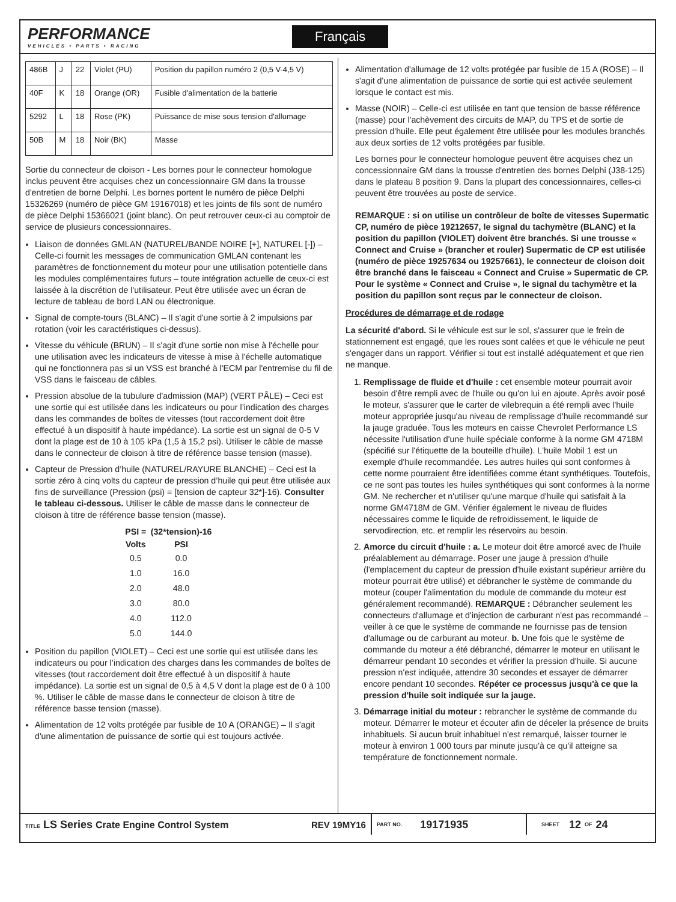PERFORMANCE
VEHICLES • PARTS • RACING
Français
| 486B | J | 22 | Violet (PU) | Position du papillon numéro 2 (0,5 V-4,5 V) |
| 40F | K | 18 | Orange (OR) | Fusible d'alimentation de la batterie |
| 5292 | L | 18 | Rose (PK) | Puissance de mise sous tension d'allumage |
| 50B | M | 18 | Noir (BK) | Masse |
Sortie du connecteur de cloison - Les bornes pour le connecteur homologue inclus peuvent être acquises chez un concessionnaire GM dans la trousse d'entretien de borne Delphi. Les bornes portent le numéro de pièce Delphi 15326269 (numéro de pièce GM 19167018) et les joints de fils sont de numéro de pièce Delphi 15366021 (joint blanc). On peut retrouver ceux-ci au comptoir de service de plusieurs concessionnaires.
Liaison de données GMLAN (NATUREL/BANDE NOIRE [+], NATUREL [-]) – Celle-ci fournit les messages de communication GMLAN contenant les paramètres de fonctionnement du moteur pour une utilisation potentielle dans les modules complémentaires futurs – toute intégration actuelle de ceux-ci est laissée à la discrétion de l'utilisateur. Peut être utilisée avec un écran de lecture de tableau de bord LAN ou électronique.
Signal de compte-tours (BLANC) – Il s'agit d'une sortie à 2 impulsions par rotation (voir les caractéristiques ci-dessus).
Vitesse du véhicule (BRUN) – Il s'agit d'une sortie non mise à l'échelle pour une utilisation avec les indicateurs de vitesse à mise à l'échelle automatique qui ne fonctionnera pas si un VSS est branché à l'ECM par l'entremise du fil de VSS dans le faisceau de câbles.
Pression absolue de la tubulure d'admission (MAP) (VERT PÂLE) – Ceci est une sortie qui est utilisée dans les indicateurs ou pour l’indication des charges dans les commandes de boîtes de vitesses (tout raccordement doit être effectué à un dispositif à haute impédance). La sortie est un signal de 0-5 V dont la plage est de 10 à 105 kPa (1,5 à 15,2 psi). Utiliser le câble de masse dans le connecteur de cloison à titre de référence basse tension (masse).
Capteur de Pression d’huile (NATUREL/RAYURE BLANCHE) – Ceci est la sortie zéro à cinq volts du capteur de pression d’huile qui peut être utilisée aux fins de surveillance (Pression (psi) = [tension de capteur 32*]-16). Consulter le tableau ci-dessous. Utiliser le câble de masse dans le connecteur de cloison à titre de référence basse tension (masse).
| PSI = | (32*tension)-16 |
| --- | --- |
| Volts | PSI |
| 0.5 | 0.0 |
| 1.0 | 16.0 |
| 2.0 | 48.0 |
| 3.0 | 80.0 |
| 4.0 | 112.0 |
| 5.0 | 144.0 |
Position du papillon (VIOLET) – Ceci est une sortie qui est utilisée dans les indicateurs ou pour l’indication des charges dans les commandes de boîtes de vitesses (tout raccordement doit être effectué à un dispositif à haute impédance). La sortie est un signal de 0,5 à 4,5 V dont la plage est de 0 à 100 %. Utiliser le câble de masse dans le connecteur de cloison à titre de référence basse tension (masse).
Alimentation de 12 volts protégée par fusible de 10 A (ORANGE) – Il s'agit d'une alimentation de puissance de sortie qui est toujours activée.
Alimentation d'allumage de 12 volts protégée par fusible de 15 A (ROSE) – Il s'agit d'une alimentation de puissance de sortie qui est activée seulement lorsque le contact est mis.
Masse (NOIR) – Celle-ci est utilisée en tant que tension de basse référence (masse) pour l'achèvement des circuits de MAP, du TPS et de sortie de pression d'huile. Elle peut également être utilisée pour les modules branchés aux deux sorties de 12 volts protégées par fusible.
Les bornes pour le connecteur homologue peuvent être acquises chez un concessionnaire GM dans la trousse d'entretien des bornes Delphi (J38-125) dans le plateau 8 position 9. Dans la plupart des concessionnaires, celles-ci peuvent être trouvées au poste de service.
REMARQUE : si on utilise un contrôleur de boîte de vitesses Supermatic CP, numéro de pièce 19212657, le signal du tachymètre (BLANC) et la position du papillon (VIOLET) doivent être branchés. Si une trousse « Connect and Cruise » (brancher et rouler) Supermatic de CP est utilisée (numéro de pièce 19257634 ou 19257661), le connecteur de cloison doit être branché dans le faisceau « Connect and Cruise » Supermatic de CP. Pour le système « Connect and Cruise », le signal du tachymètre et la position du papillon sont reçus par le connecteur de cloison.
Procédures de démarrage et de rodage
La sécurité d'abord. Si le véhicule est sur le sol, s'assurer que le frein de stationnement est engagé, que les roues sont calées et que le véhicule ne peut s'engager dans un rapport. Vérifier si tout est installé adéquatement et que rien ne manque.
1. Remplissage de fluide et d'huile : cet ensemble moteur pourrait avoir besoin d'être rempli avec de l'huile ou qu'on lui en ajoute. Après avoir posé le moteur, s'assurer que le carter de vilebrequin a été rempli avec l'huile moteur appropriée jusqu'au niveau de remplissage d'huile recommandé sur la jauge graduée. Tous les moteurs en caisse Chevrolet Performance LS nécessite l'utilisation d'une huile spéciale conforme à la norme GM 4718M (spécifié sur l'étiquette de la bouteille d'huile). L'huile Mobil 1 est un exemple d'huile recommandée. Les autres huiles qui sont conformes à cette norme pourraient être identifiées comme étant synthétiques. Toutefois, ce ne sont pas toutes les huiles synthétiques qui sont conformes à la norme GM. Ne rechercher et n'utiliser qu'une marque d'huile qui satisfait à la norme GM4718M de GM. Vérifier également le niveau de fluides nécessaires comme le liquide de refroidissement, le liquide de servodirection, etc. et remplir les réservoirs au besoin.
2. Amorce du circuit d'huile : a. Le moteur doit être amorcé avec de l'huile préalablement au démarrage. Poser une jauge à pression d'huile (l'emplacement du capteur de pression d'huile existant supérieur arrière du moteur pourrait être utilisé) et débrancher le système de commande du moteur (couper l'alimentation du module de commande du moteur est généralement recommandé). REMARQUE : Débrancher seulement les connecteurs d'allumage et d'injection de carburant n'est pas recommandé – veiller à ce que le système de commande ne fournisse pas de tension d'allumage ou de carburant au moteur. b. Une fois que le système de commande du moteur a été débranché, démarrer le moteur en utilisant le démarreur pendant 10 secondes et vérifier la pression d'huile. Si aucune pression n'est indiquée, attendre 30 secondes et essayer de démarrer encore pendant 10 secondes. Répéter ce processus jusqu'à ce que la pression d'huile soit indiquée sur la jauge.
3. Démarrage initial du moteur : rebrancher le système de commande du moteur. Démarrer le moteur et écouter afin de déceler la présence de bruits inhabituels. Si aucun bruit inhabituel n'est remarqué, laisser tourner le moteur à environ 1 000 tours par minute jusqu'à ce qu'il atteigne sa température de fonctionnement normale.
TITLE LS Series Crate Engine Control System REV 19MY16 PART NO. 19171935 SHEET 12 OF 24